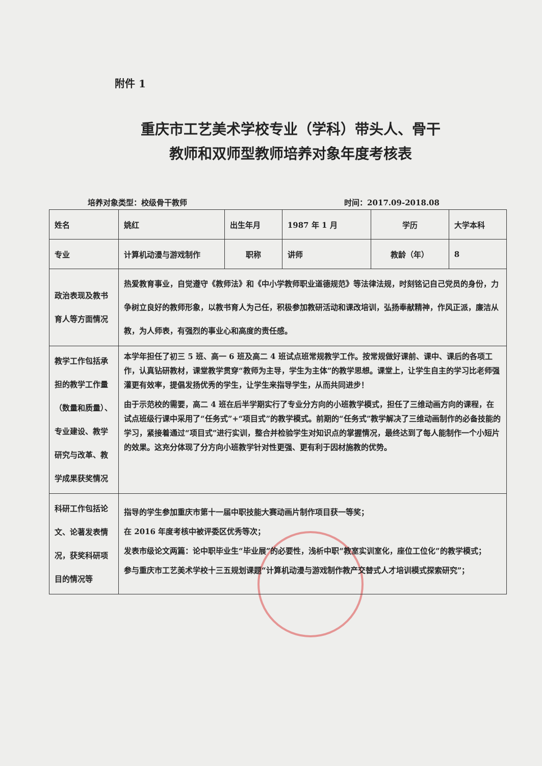附件 1
重庆市工艺美术学校专业（学科）带头人、骨干
教师和双师型教师培养对象年度考核表
培养对象类型：校级骨干教师 时间：2017.09-2018.08
| 姓名 | 姚红 | 出生年月 | 1987 年 1 月 | 学历 | 大学本科 |
| 专业 | 计算机动漫与游戏制作 | 职称 | 讲师 | 教龄（年） | 8 |
| 政治表现及教书育人等方面情况 | 热爱教育事业，自觉遵守《教师法》和《中小学教师职业道德规范》等法律法规，时刻铭记自己党员的身份，力争树立良好的教师形象，以教书育人为己任，积极参加教研活动和课改培训，弘扬奉献精神，作风正派，廉洁从教，为人师表，有强烈的事业心和高度的责任感。 | | | | |
| 教学工作包括承担的教学工作量（数量和质量）、专业建设、教学研究与改革、教学成果获奖情况 | 本学年担任了初三 5 班、高一 6 班及高二 4 班试点班常规教学工作。按常规做好课前、课中、课后的各项工作，认真钻研教材，课堂教学贯穿“教师为主导，学生为主体”的教学思想。课堂上，让学生自主的学习比老师强灌更有效率，提倡发扬优秀的学生，让学生来指导学生，从而共同进步！ 由于示范校的需要，高二 4 班在后半学期实行了专业分方向的小班教学模式，担任了三维动画方向的课程，在试点班级行课中采用了“任务式”+“项目式”的教学模式。前期的“任务式”教学解决了三维动画制作的必备技能的学习，紧接着通过“项目式”进行实训，整合并检验学生对知识点的掌握情况，最终达到了每人能制作一个小短片的效果。这充分体现了分方向小班教学针对性更强、更有利于因材施教的优势。 | | | | |
| 科研工作包括论文、论著发表情况，获奖科研项目的情况等 | 指导的学生参加重庆市第十一届中职技能大赛动画片制作项目获一等奖； 在 2016 年度考核中被评委区优秀等次； 发表市级论文两篇：论中职毕业生“毕业展”的必要性，浅析中职“教室实训室化，座位工位化”的教学模式； 参与重庆市工艺美术学校十三五规划课题“计算机动漫与游戏制作教产交替式人才培训模式探索研究”； | | | | |